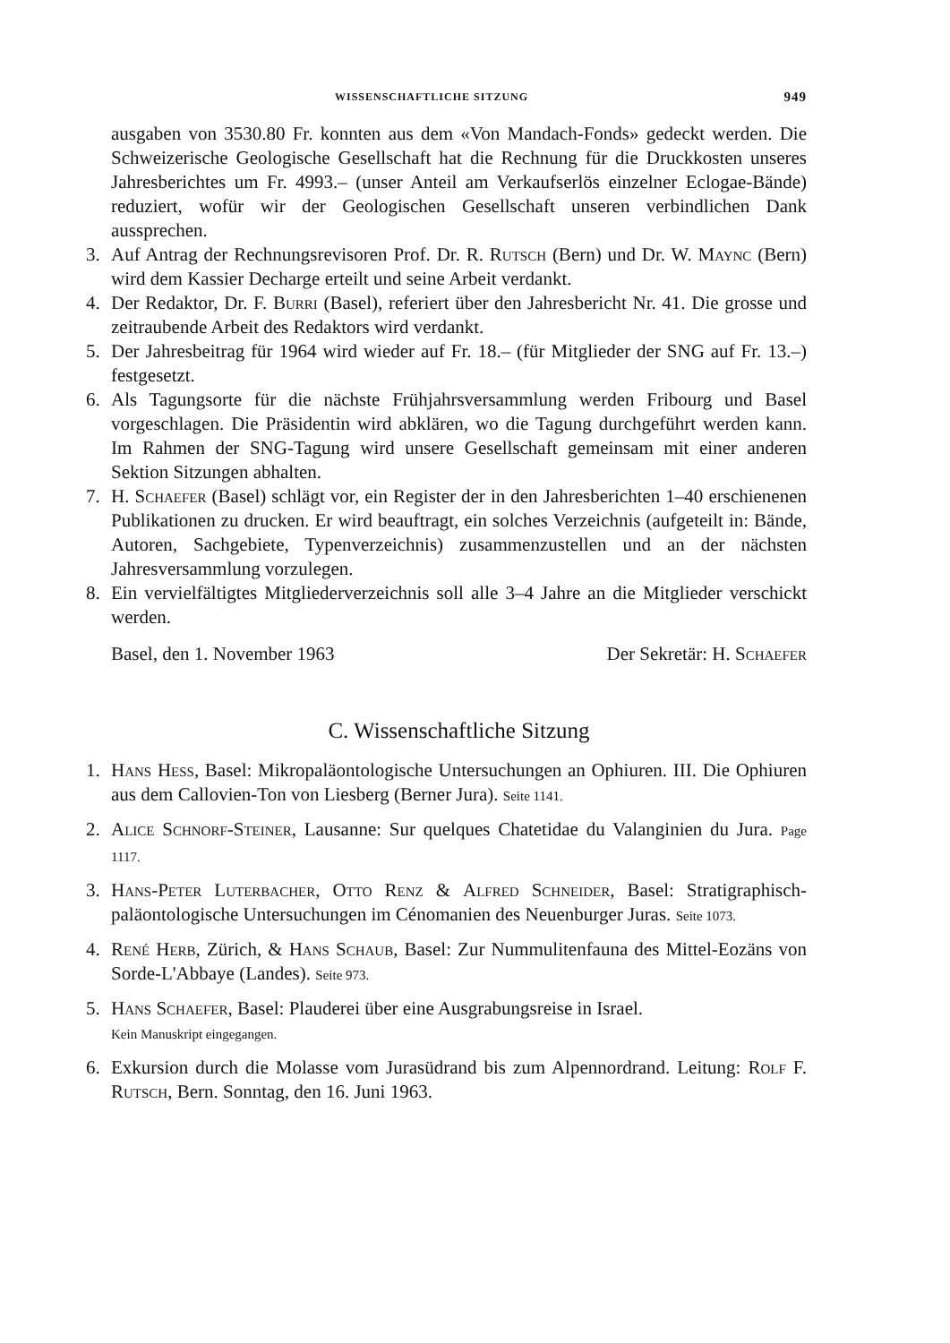WISSENSCHAFTLICHE SITZUNG 949
ausgaben von 3530.80 Fr. konnten aus dem «Von Mandach-Fonds» gedeckt werden. Die Schweizerische Geologische Gesellschaft hat die Rechnung für die Druckkosten unseres Jahresberichtes um Fr. 4993.– (unser Anteil am Verkaufserlös einzelner Eclogae-Bände) reduziert, wofür wir der Geologischen Gesellschaft unseren verbindlichen Dank aussprechen.
3. Auf Antrag der Rechnungsrevisoren Prof. Dr. R. Rutsch (Bern) und Dr. W. Maync (Bern) wird dem Kassier Decharge erteilt und seine Arbeit verdankt.
4. Der Redaktor, Dr. F. Burri (Basel), referiert über den Jahresbericht Nr. 41. Die grosse und zeitraubende Arbeit des Redaktors wird verdankt.
5. Der Jahresbeitrag für 1964 wird wieder auf Fr. 18.– (für Mitglieder der SNG auf Fr. 13.–) festgesetzt.
6. Als Tagungsorte für die nächste Frühjahrsversammlung werden Fribourg und Basel vorgeschlagen. Die Präsidentin wird abklären, wo die Tagung durchgeführt werden kann. Im Rahmen der SNG-Tagung wird unsere Gesellschaft gemeinsam mit einer anderen Sektion Sitzungen abhalten.
7. H. Schaefer (Basel) schlägt vor, ein Register der in den Jahresberichten 1–40 erschienenen Publikationen zu drucken. Er wird beauftragt, ein solches Verzeichnis (aufgeteilt in: Bände, Autoren, Sachgebiete, Typenverzeichnis) zusammenzustellen und an der nächsten Jahresversammlung vorzulegen.
8. Ein vervielfältigtes Mitgliederverzeichnis soll alle 3–4 Jahre an die Mitglieder verschickt werden.
Basel, den 1. November 1963 Der Sekretär: H. Schaefer
C. Wissenschaftliche Sitzung
1. Hans Hess, Basel: Mikropaläontologische Untersuchungen an Ophiuren. III. Die Ophiuren aus dem Callovien-Ton von Liesberg (Berner Jura). Seite 1141.
2. Alice Schnorf-Steiner, Lausanne: Sur quelques Chatetidae du Valanginien du Jura. Page 1117.
3. Hans-Peter Luterbacher, Otto Renz & Alfred Schneider, Basel: Stratigraphisch-paläontologische Untersuchungen im Cénomanien des Neuenburger Juras. Seite 1073.
4. René Herb, Zürich, & Hans Schaub, Basel: Zur Nummulitenfauna des Mittel-Eozäns von Sorde-L'Abbaye (Landes). Seite 973.
5. Hans Schaefer, Basel: Plauderei über eine Ausgrabungsreise in Israel.
Kein Manuskript eingegangen.
6. Exkursion durch die Molasse vom Jurasüdrand bis zum Alpennordrand. Leitung: Rolf F. Rutsch, Bern. Sonntag, den 16. Juni 1963.